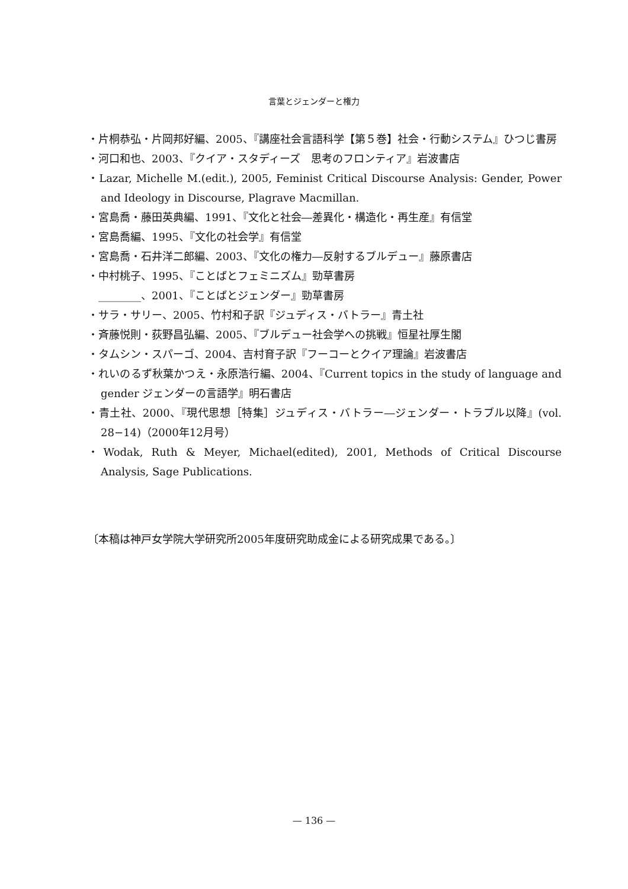言葉とジェンダーと権力
・片桐恭弘・片岡邦好編、2005、『講座社会言語科学【第５巻】社会・行動システム』ひつじ書房
・河口和也、2003、『クイア・スタディーズ　思考のフロンティア』岩波書店
・Lazar, Michelle M.(edit.), 2005, Feminist Critical Discourse Analysis: Gender, Power and Ideology in Discourse, Plagrave Macmillan.
・宮島喬・藤田英典編、1991、『文化と社会―差異化・構造化・再生産』有信堂
・宮島喬編、1995、『文化の社会学』有信堂
・宮島喬・石井洋二郎編、2003、『文化の権力―反射するブルデュー』藤原書店
・中村桃子、1995、『ことばとフェミニズム』勁草書房
　________、2001、『ことばとジェンダー』勁草書房
・サラ・サリー、2005、竹村和子訳『ジュディス・バトラー』青土社
・斉藤悦則・荻野昌弘編、2005、『ブルデュー社会学への挑戦』恒星社厚生閣
・タムシン・スパーゴ、2004、吉村育子訳『フーコーとクイア理論』岩波書店
・れいのるず秋葉かつえ・永原浩行編、2004、『Current topics in the study of language and gender ジェンダーの言語学』明石書店
・青土社、2000、『現代思想［特集］ジュディス・バトラー―ジェンダー・トラブル以降』(vol. 28−14)（2000年12月号）
・Wodak, Ruth & Meyer, Michael(edited), 2001, Methods of Critical Discourse Analysis, Sage Publications.
〔本稿は神戸女学院大学研究所2005年度研究助成金による研究成果である。〕
— 136 —